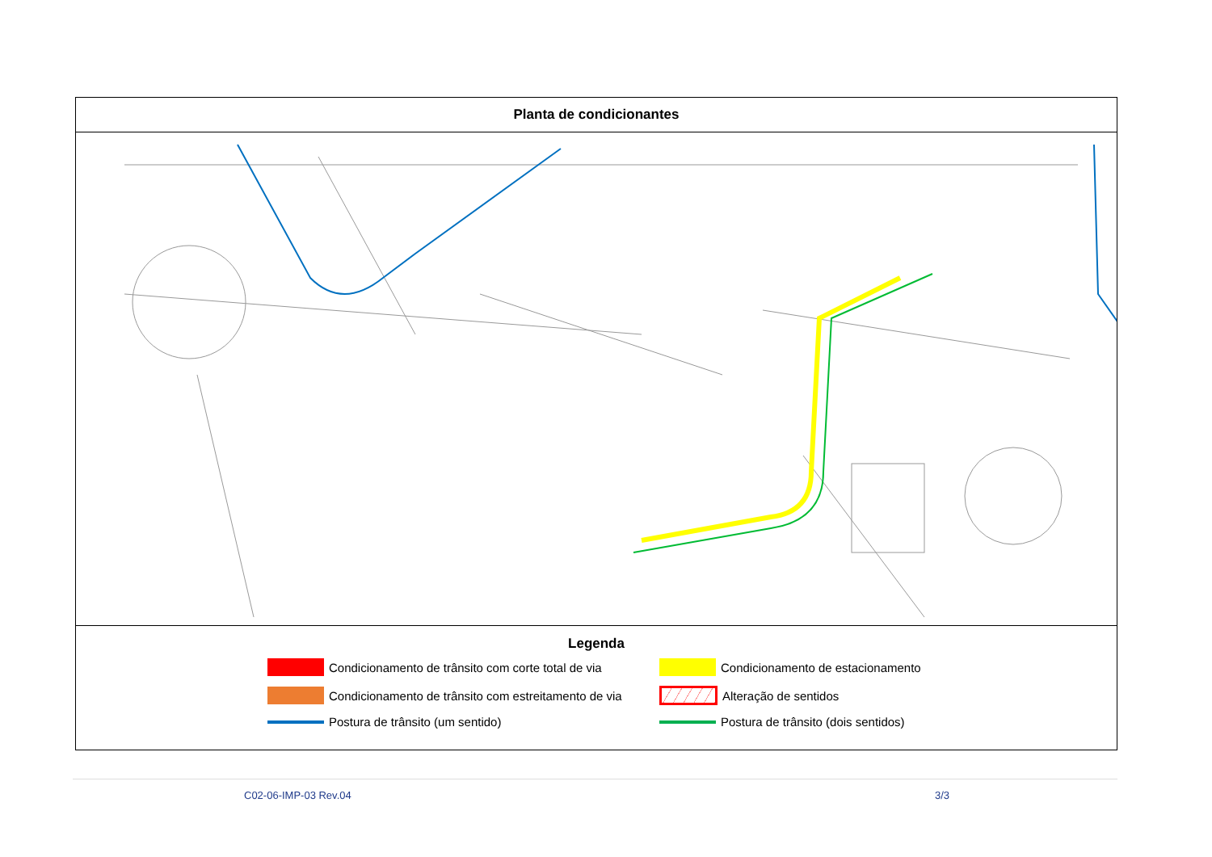Planta de condicionantes
Legenda
Condicionamento de trânsito com corte total de via
Condicionamento de estacionamento
Condicionamento de trânsito com estreitamento de via
Alteração de sentidos
Postura de trânsito (um sentido)
Postura de trânsito (dois sentidos)
C02-06-IMP-03 Rev.04 3/3